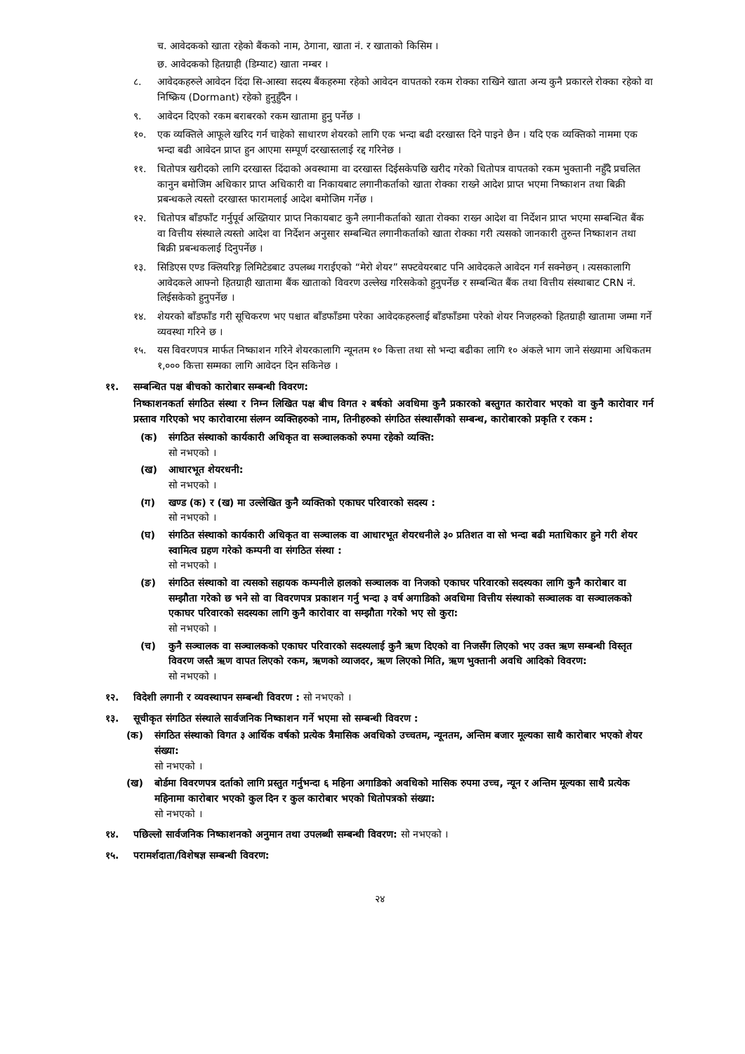च. आवेदकको खाता रहेको बैंकको नाम, ठेगाना, खाता नं. र खाताको किसिम ।
छ. आवेदकको हितग्राही (डिम्याट) खाता नम्बर ।
८. आवेदकहरुले आवेदन दिंदा सि-आस्वा सदस्य बैंकहरुमा रहेको आवेदन वापतको रकम रोक्का राखिने खाता अन्य कुनै प्रकारले रोक्का रहेको वा निष्क्रिय (Dormant) रहेको हुनुहुँदैन ।
९. आवेदन दिएको रकम बराबरको रकम खातामा हुनु पर्नेछ ।
१०. एक व्यक्तिले आफूले खरिद गर्न चाहेको साधारण शेयरको लागि एक भन्दा बढी दरखास्त दिने पाइने छैन । यदि एक व्यक्तिको नाममा एक भन्दा बढी आवेदन प्राप्त हुन आएमा सम्पूर्ण दरखास्तलाई रद्द गरिनेछ ।
११. धितोपत्र खरीदको लागि दरखास्त दिंदाको अवस्थामा वा दरखास्त दिईसकेपछि खरीद गरेको धितोपत्र वापतको रकम भुक्तानी नहुँदै प्रचलित कानुन बमोजिम अधिकार प्राप्त अधिकारी वा निकायबाट लगानीकर्ताको खाता रोक्का राख्ने आदेश प्राप्त भएमा निष्काशन तथा बिक्री प्रबन्धकले त्यस्तो दरखास्त फारामलाई आदेश बमोजिम गर्नेछ ।
१२. धितोपत्र बाँडफाँट गर्नुपूर्व अख्तियार प्राप्त निकायबाट कुनै लगानीकर्ताको खाता रोक्का राख्न आदेश वा निर्देशन प्राप्त भएमा सम्बन्धित बैंक वा वित्तीय संस्थाले त्यस्तो आदेश वा निर्देशन अनुसार सम्बन्धित लगानीकर्ताको खाता रोक्का गरी त्यसको जानकारी तुरुन्त निष्काशन तथा बिक्री प्रबन्धकलाई दिनुपर्नेछ ।
१३. सिडिएस एण्ड क्लियरिङ्ग लिमिटेडबाट उपलब्ध गराईएको “मेरो शेयर” सफ्टवेयरबाट पनि आवेदकले आवेदन गर्न सक्नेछन् । त्यसकालागि आवेदकले आफ्नो हितग्राही खातामा बैंक खाताको विवरण उल्लेख गरिसकेको हुनुपर्नेछ र सम्बन्धित बैंक तथा वित्तीय संस्थाबाट CRN नं. लिईसकेको हुनुपर्नेछ ।
१४. शेयरको बाँडफाँड गरी सूचिकरण भए पश्चात बाँडफाँडमा परेका आवेदकहरुलाई बाँडफाँडमा परेको शेयर निजहरुको हितग्राही खातामा जम्मा गर्ने व्यवस्था गरिने छ ।
१५. यस विवरणपत्र मार्फत निष्काशन गरिने शेयरकालागि न्यूनतम १० कित्ता तथा सो भन्दा बढीका लागि १० अंकले भाग जाने संख्यामा अधिकतम १,००० कित्ता सम्मका लागि आवेदन दिन सकिनेछ ।
११. सम्बन्धित पक्ष बीचको कारोबार सम्बन्धी विवरण:
निष्काशनकर्ता संगठित संस्था र निम्न लिखित पक्ष बीच विगत २ बर्षको अवधिमा कुनै प्रकारको बस्तुगत कारोवार भएको वा कुनै कारोवार गर्न प्रस्ताव गरिएको भए कारोवारमा संलग्न व्यक्तिहरुको नाम, तिनीहरुको संगठित संस्थासँगको सम्बन्ध, कारोबारको प्रकृति र रकम :
(क) संगठित संस्थाको कार्यकारी अधिकृत वा सञ्चालकको रुपमा रहेको व्यक्ति:
सो नभएको ।
(ख) आधारभूत शेयरधनी:
सो नभएको ।
(ग) खण्ड (क) र (ख) मा उल्लेखित कुनै व्यक्तिको एकाघर परिवारको सदस्य :
सो नभएको ।
(घ) संगठित संस्थाको कार्यकारी अधिकृत वा सञ्चालक वा आधारभूत शेयरधनीले ३० प्रतिशत वा सो भन्दा बढी मताधिकार हुने गरी शेयर स्वामित्व ग्रहण गरेको कम्पनी वा संगठित संस्था :
सो नभएको ।
(ङ) संगठित संस्थाको वा त्यसको सहायक कम्पनीले हालको सञ्चालक वा निजको एकाघर परिवारको सदस्यका लागि कुनै कारोबार वा सम्झौता गरेको छ भने सो वा विवरणपत्र प्रकाशन गर्नु भन्दा ३ वर्ष अगाडिको अवधिमा वित्तीय संस्थाको सञ्चालक वा सञ्चालकको एकाघर परिवारको सदस्यका लागि कुनै कारोवार वा सम्झौता गरेको भए सो कुरा:
सो नभएको ।
(च) कुनै सञ्चालक वा सञ्चालकको एकाघर परिवारको सदस्यलाई कुनै ऋण दिएको वा निजसँग लिएको भए उक्त ऋण सम्बन्धी विस्तृत विवरण जस्तै ऋण वापत लिएको रकम, ऋणको व्याजदर, ऋण लिएको मिति, ऋण भुक्तानी अवधि आदिको विवरण:
सो नभएको ।
१२. विदेशी लगानी र व्यवस्थापन सम्बन्धी विवरण : सो नभएको ।
१३. सूचीकृत संगठित संस्थाले सार्वजनिक निष्काशन गर्ने भएमा सो सम्बन्धी विवरण :
(क) संगठित संस्थाको विगत ३ आर्थिक वर्षको प्रत्येक त्रैमासिक अवधिको उच्चतम, न्यूनतम, अन्तिम बजार मूल्यका साथै कारोबार भएको शेयर संख्या:
सो नभएको ।
(ख) बोर्डमा विवरणपत्र दर्ताको लागि प्रस्तुत गर्नुभन्दा ६ महिना अगाडिको अवधिको मासिक रुपमा उच्च, न्यून र अन्तिम मूल्यका साथै प्रत्येक महिनामा कारोबार भएको कुल दिन र कुल कारोबार भएको धितोपत्रको संख्या:
सो नभएको ।
१४. पछिल्लो सार्वजनिक निष्काशनको अनुमान तथा उपलब्धी सम्बन्धी विवरण: सो नभएको ।
१५. परामर्शदाता/विशेषज्ञ सम्बन्धी विवरण:
२४